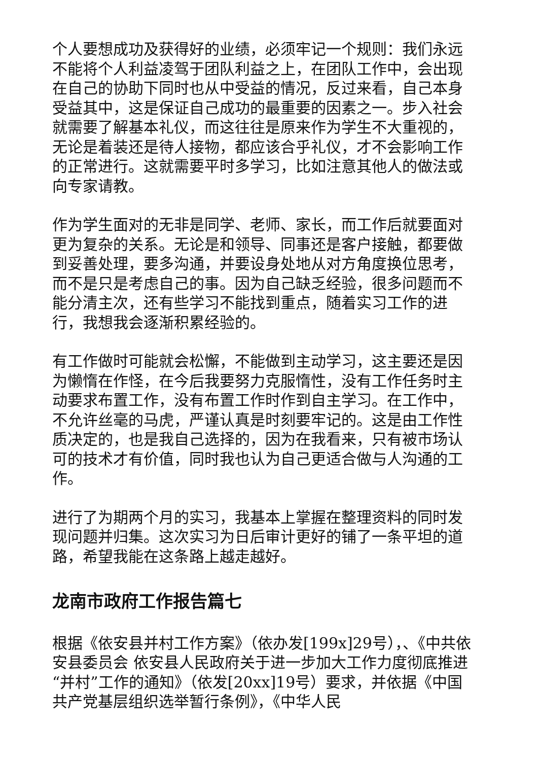个人要想成功及获得好的业绩，必须牢记一个规则：我们永远不能将个人利益凌驾于团队利益之上，在团队工作中，会出现在自己的协助下同时也从中受益的情况，反过来看，自己本身受益其中，这是保证自己成功的最重要的因素之一。步入社会就需要了解基本礼仪，而这往往是原来作为学生不大重视的，无论是着装还是待人接物，都应该合乎礼仪，才不会影响工作的正常进行。这就需要平时多学习，比如注意其他人的做法或向专家请教。
作为学生面对的无非是同学、老师、家长，而工作后就要面对更为复杂的关系。无论是和领导、同事还是客户接触，都要做到妥善处理，要多沟通，并要设身处地从对方角度换位思考，而不是只是考虑自己的事。因为自己缺乏经验，很多问题而不能分清主次，还有些学习不能找到重点，随着实习工作的进行，我想我会逐渐积累经验的。
有工作做时可能就会松懈，不能做到主动学习，这主要还是因为懒惰在作怪，在今后我要努力克服惰性，没有工作任务时主动要求布置工作，没有布置工作时作到自主学习。在工作中，不允许丝毫的马虎，严谨认真是时刻要牢记的。这是由工作性质决定的，也是我自己选择的，因为在我看来，只有被市场认可的技术才有价值，同时我也认为自己更适合做与人沟通的工作。
进行了为期两个月的实习，我基本上掌握在整理资料的同时发现问题并归集。这次实习为日后审计更好的铺了一条平坦的道路，希望我能在这条路上越走越好。
龙南市政府工作报告篇七
根据《依安县并村工作方案》（依办发[199x]29号），、《中共依安县委员会 依安县人民政府关于进一步加大工作力度彻底推进“并村”工作的通知》（依发[20xx]19号）要求，并依据《中国共产党基层组织选举暂行条例》，《中华人民